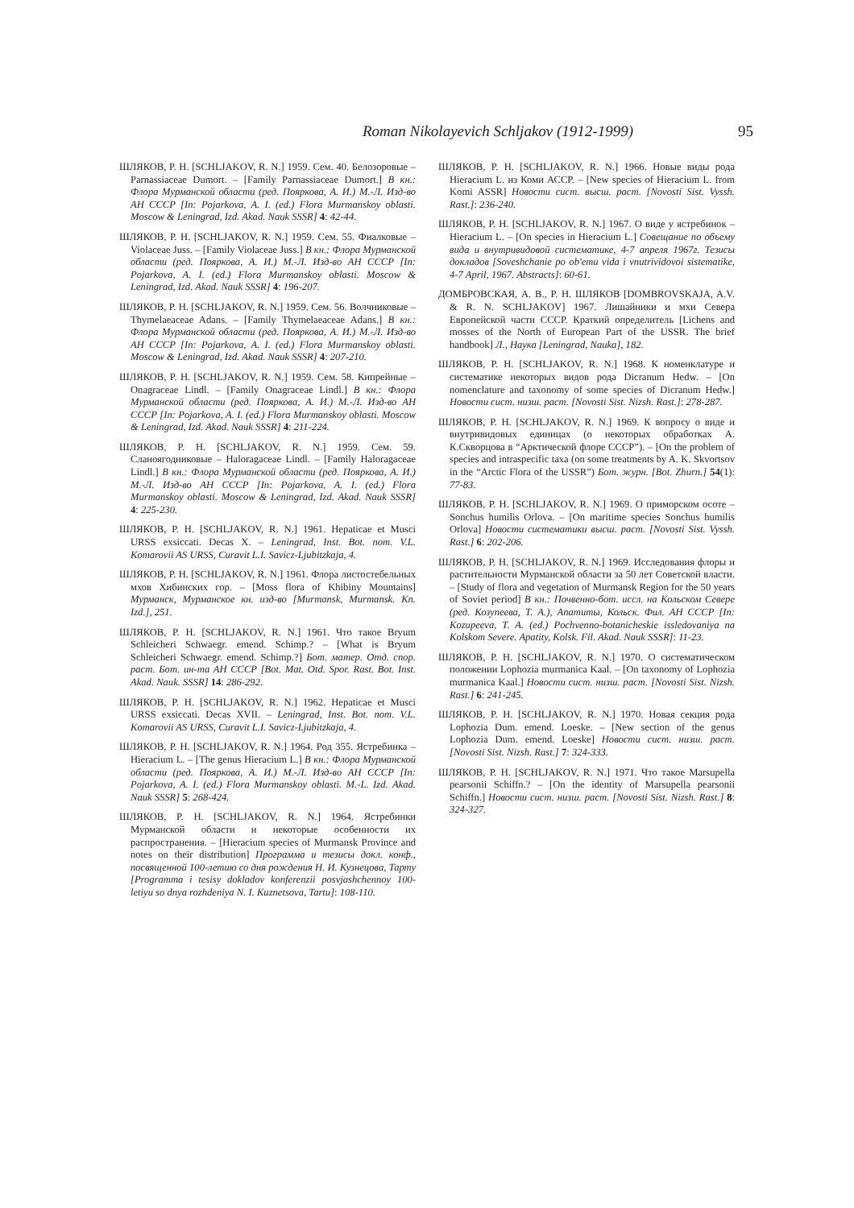Roman Nikolayevich Schljakov (1912-1999) 95
ШЛЯКОВ, Р. Н. [SCHLJAKOV, R. N.] 1959. Сем. 40. Белозоровые – Parnassiaceae Dumort. – [Family Parnassiaceae Dumort.] В кн.: Флора Мурманской области (ред. Пояркова, А. И.) М.-Л. Изд-во АН СССР [In: Pojarkova, A. I. (ed.) Flora Murmanskoy oblasti. Moscow & Leningrad, Izd. Akad. Nauk SSSR] 4: 42-44.
ШЛЯКОВ, Р. Н. [SCHLJAKOV, R. N.] 1959. Сем. 55. Фиалковые – Violaceae Juss. – [Family Violaceae Juss.] В кн.: Флора Мурманской области (ред. Пояркова, А. И.) М.-Л. Изд-во АН СССР [In: Pojarkova, A. I. (ed.) Flora Murmanskoy oblasti. Moscow & Leningrad, Izd. Akad. Nauk SSSR] 4: 196-207.
ШЛЯКОВ, Р. Н. [SCHLJAKOV, R. N.] 1959. Сем. 56. Волчниковые – Thymelaeaceae Adans. – [Family Thymelaeaceae Adans.] В кн.: Флора Мурманской области (ред. Пояркова, А. И.) М.-Л. Изд-во АН СССР [In: Pojarkova, A. I. (ed.) Flora Murmanskoy oblasti. Moscow & Leningrad, Izd. Akad. Nauk SSSR] 4: 207-210.
ШЛЯКОВ, Р. Н. [SCHLJAKOV, R. N.] 1959. Сем. 58. Кипрейные – Onagraceae Lindl. – [Family Onagraceae Lindl.] В кн.: Флора Мурманской области (ред. Пояркова, А. И.) М.-Л. Изд-во АН СССР [In: Pojarkova, A. I. (ed.) Flora Murmanskoy oblasti. Moscow & Leningrad, Izd. Akad. Nauk SSSR] 4: 211-224.
ШЛЯКОВ, Р. Н. [SCHLJAKOV, R. N.] 1959. Сем. 59. Сланоягодниковые – Haloragaceae Lindl. – [Family Haloragaceae Lindl.] В кн.: Флора Мурманской области (ред. Пояркова, А. И.) М.-Л. Изд-во АН СССР [In: Pojarkova, A. I. (ed.) Flora Murmanskoy oblasti. Moscow & Leningrad, Izd. Akad. Nauk SSSR] 4: 225-230.
ШЛЯКОВ, Р. Н. [SCHLJAKOV, R. N.] 1961. Hepaticae et Musci URSS exsiccati. Decas X. – Leningrad, Inst. Bot. nom. V.L. Komarovii AS URSS, Curavit L.I. Savicz-Ljubitzkaja, 4.
ШЛЯКОВ, Р. Н. [SCHLJAKOV, R. N.] 1961. Флора листостебельных мхов Хибинских гор. – [Moss flora of Khibiny Mountains] Мурманск, Мурманское кн. изд-во [Murmansk, Murmansk. Kn. Izd.], 251.
ШЛЯКОВ, Р. Н. [SCHLJAKOV, R. N.] 1961. Что такое Bryum Schleicheri Schwaegr. emend. Schimp.? – [What is Bryum Schleicheri Schwaegr. emend. Schimp.?] Бот. матер. Отд. спор. раст. Бот. ин-та АН СССР [Bot. Mat. Otd. Spor. Rast. Bot. Inst. Akad. Nauk. SSSR] 14: 286-292.
ШЛЯКОВ, Р. Н. [SCHLJAKOV, R. N.] 1962. Hepaticae et Musci URSS exsiccati. Decas XVII. – Leningrad, Inst. Bot. nom. V.L. Komarovii AS URSS, Curavit L.I. Savicz-Ljubitzkaja, 4.
ШЛЯКОВ, Р. Н. [SCHLJAKOV, R. N.] 1964. Род 355. Ястребинка – Hieracium L. – [The genus Hieracium L.] В кн.: Флора Мурманской области (ред. Пояркова, А. И.) М.-Л. Изд-во АН СССР [In: Pojarkova, A. I. (ed.) Flora Murmanskoy oblasti. M.-L. Izd. Akad. Nauk SSSR] 5: 268-424.
ШЛЯКОВ, Р. Н. [SCHLJAKOV, R. N.] 1964. Ястребинки Мурманской области и некоторые особенности их распространения. – [Hieracium species of Murmansk Province and notes on their distribution] Программа и тезисы докл. конф., посвященной 100-летию со дня рождения Н. И. Кузнецова, Тарту [Programma i tesisy dokladov konferenzii posvjashchennoy 100-letiyu so dnya rozhdeniya N. I. Kuznetsova, Tartu]: 108-110.
ШЛЯКОВ, Р. Н. [SCHLJAKOV, R. N.] 1966. Новые виды рода Hieracium L. из Коми АССР. – [New species of Hieracium L. from Komi ASSR] Новости сист. высш. раст. [Novosti Sist. Vyssh. Rast.]: 236-240.
ШЛЯКОВ, Р. Н. [SCHLJAKOV, R. N.] 1967. О виде у ястребинок – Hieracium L. – [On species in Hieracium L.] Совещание по объему вида и внутривидовой систематике, 4-7 апреля 1967г. Тезисы докладов [Soveshchanie po ob'emu vida i vnutrividovoi sistematike, 4-7 April, 1967. Abstracts]: 60-61.
ДОМБРОВСКАЯ, А. В., Р. Н. ШЛЯКОВ [DOMBROVSKAJA, A.V. & R. N. SCHLJAKOV] 1967. Лишайники и мхи Севера Европейской части СССР. Краткий определитель [Lichens and mosses of the North of European Part of the USSR. The brief handbook] Л., Наука [Leningrad, Nauka], 182.
ШЛЯКОВ, Р. Н. [SCHLJAKOV, R. N.] 1968. К номенклатуре и систематике некоторых видов рода Dicranum Hedw. – [On nomenclature and taxonomy of some species of Dicranum Hedw.] Новости сист. низш. раст. [Novosti Sist. Nizsh. Rast.]: 278-287.
ШЛЯКОВ, Р. Н. [SCHLJAKOV, R. N.] 1969. К вопросу о виде и внутривидовых единицах (о некоторых обработках А. К.Скворцова в “Арктической флоре СССР”). – [On the problem of species and intraspecific taxa (on some treatments by A. K. Skvortsov in the “Arctic Flora of the USSR”) Бот. журн. [Bot. Zhurn.] 54(1): 77-83.
ШЛЯКОВ, Р. Н. [SCHLJAKOV, R. N.] 1969. О приморском осоте – Sonchus humilis Orlova. – [On maritime species Sonchus humilis Orlova] Новости систематики высш. раст. [Novosti Sist. Vyssh. Rast.] 6: 202-206.
ШЛЯКОВ, Р. Н. [SCHLJAKOV, R. N.] 1969. Исследования флоры и растительности Мурманской области за 50 лет Советской власти. – [Study of flora and vegetation of Murmansk Region for the 50 years of Soviet period] В кн.: Почвенно-бот. иссл. на Кольском Севере (ред. Козупеева, Т. А.), Апатиты, Кольск. Фил. АН СССР [In: Kozupeeva, T. A. (ed.) Pochvenno-botanicheskie issledovaniya na Kolskom Severe. Apatity, Kolsk. Fil. Akad. Nauk SSSR]: 11-23.
ШЛЯКОВ, Р. Н. [SCHLJAKOV, R. N.] 1970. О систематическом положении Lophozia murmanica Kaal. – [On taxonomy of Lophozia murmanica Kaal.] Новости сист. низш. раст. [Novosti Sist. Nizsh. Rast.] 6: 241-245.
ШЛЯКОВ, Р. Н. [SCHLJAKOV, R. N.] 1970. Новая секция рода Lophozia Dum. emend. Loeske. – [New section of the genus Lophozia Dum. emend. Loeske] Новости сист. низш. раст. [Novosti Sist. Nizsh. Rast.] 7: 324-333.
ШЛЯКОВ, Р. Н. [SCHLJAKOV, R. N.] 1971. Что такое Marsupella pearsonii Schiffn.? – [On the identity of Marsupella pearsonii Schiffn.] Новости сист. низш. раст. [Novosti Sist. Nizsh. Rast.] 8: 324-327.